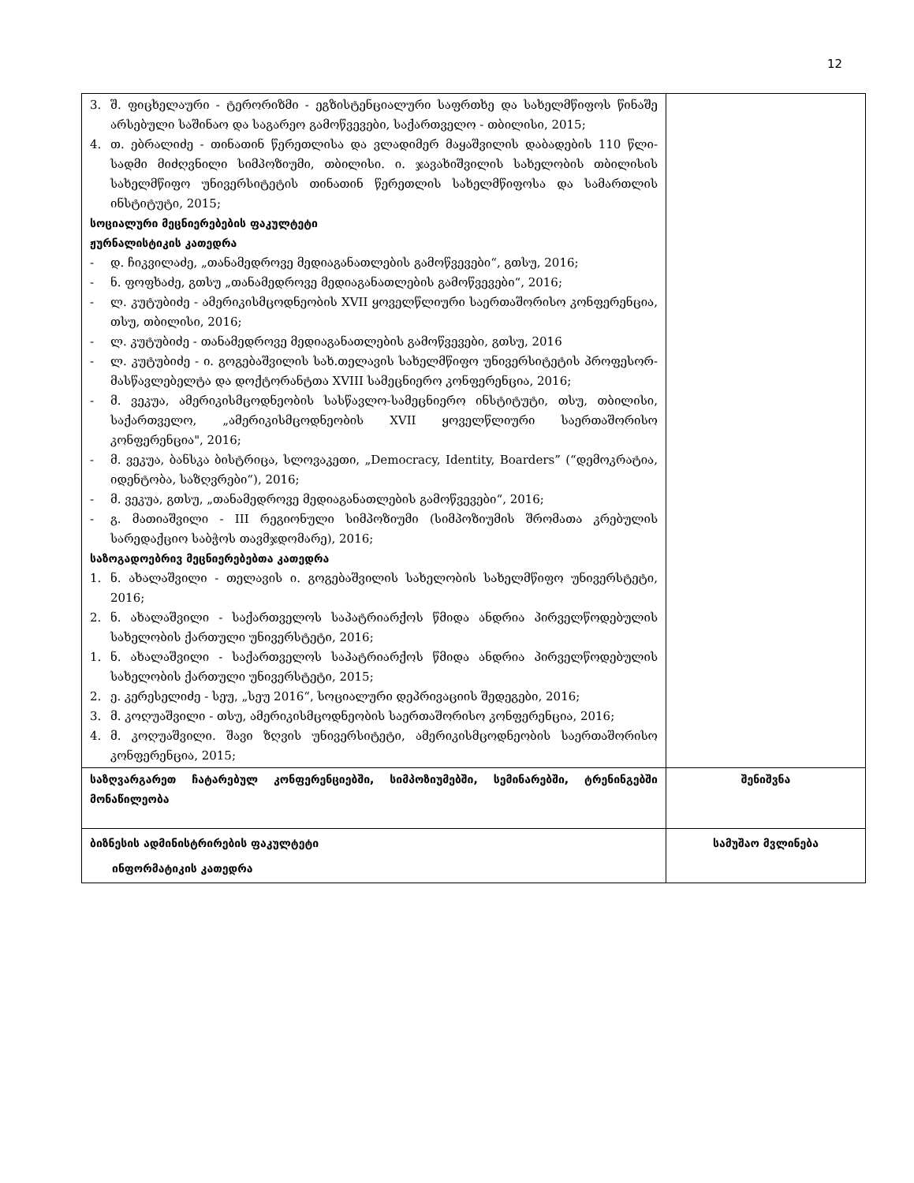12
| 3. შ. ფიცხელაური - ტერორიზმი - ეგზისტენციალური საფრთხე და სახელმწიფოს წინაშე არსებული საშინაო და საგარეო გამოწვევები, საქართველო - თბილისი, 2015; 4. თ. ებრალიძე - თინათინ წერეთლისა და ვლადიმერ მაყაშვილის დაბადების 110 წლი-სადმი მიძღვნილი სიმპოზიუმი, თბილისი. ი. ჯავახიშვილის სახელობის თბილისის სახელმწიფო უნივერსიტეტის თინათინ წერეთლის სახელმწიფოსა და სამართლის ინსტიტუტი, 2015; სოციალური მეცნიერებების ფაკულტეტი ჟურნალისტიკის კათედრა - დ. ჩიკვილაძე, „თანამედროვე მედიაგანათლების გამოწვევები“, გთსუ, 2016; - ნ. ფოფხაძე, გთსუ „თანამედროვე მედიაგანათლების გამოწვევები“, 2016; - ლ. კუტუბიძე - ამერიკისმცოდნეობის XVII ყოველწლიური საერთაშორისო კონფერენცია, თსუ, თბილისი, 2016; - ლ. კუტუბიძე - თანამედროვე მედიაგანათლების გამოწვევები, გთსუ, 2016 - ლ. კუტუბიძე - ი. გოგებაშვილის სახ.თელავის სახელმწიფო უნივერსიტეტის პროფესორ-მასწავლებელტა და დოქტორანტთა XVIII სამეცნიერო კონფერენცია, 2016; - მ. ვეკუა, ამერიკისმცოდნეობის სასწავლო-სამეცნიერო ინსტიტუტი, თსუ, თბილისი, საქართველო, „ამერიკისმცოდნეობის XVII ყოველწლიური საერთაშორისო კონფერენცია", 2016; - მ. ვეკუა, ბანსკა ბისტრიცა, სლოვაკეთი, „Democracy, Identity, Boarders” (“დემოკრატია, იდენტობა, საზღვრები“), 2016; - მ. ვეკუა, გთსუ, „თანამედროვე მედიაგანათლების გამოწვევები“, 2016; - გ. მათიაშვილი - III რეგიონული სიმპოზიუმი (სიმპოზიუმის შრომათა კრებულის სარედაქციო საბჭოს თავმჯდომარე), 2016; საზოგადოებრივ მეცნიერებებთა კათედრა 1. ნ. ახალაშვილი - თელავის ი. გოგებაშვილის სახელობის სახელმწიფო უნივერსტეტი, 2016; 2. ნ. ახალაშვილი - საქართველოს საპატრიარქოს წმიდა ანდრია პირველწოდებულის სახელობის ქართული უნივერსტეტი, 2016; 1. ნ. ახალაშვილი - საქართველოს საპატრიარქოს წმიდა ანდრია პირველწოდებულის სახელობის ქართული უნივერსტეტი, 2015; 2. ე. კერესელიძე - სეუ, „სეუ 2016“, სოციალური დეპრივაციის შედეგები, 2016; 3. მ. კოღუაშვილი - თსუ, ამერიკისმცოდნეობის საერთაშორისო კონფერენცია, 2016; 4. მ. კოღუაშვილი. შავი ზღვის უნივერსიტეტი, ამერიკისმცოდნეობის საერთაშორისო კონფერენცია, 2015; | |
| საზღვარგარეთ ჩატარებულ კონფერენციებში, სიმპოზიუმებში, სემინარებში, ტრენინგებში მონაწილეობა | შენიშვნა |
| ბიზნესის ადმინისტრირების ფაკულტეტი ინფორმატიკის კათედრა | სამუშაო მვლინება |